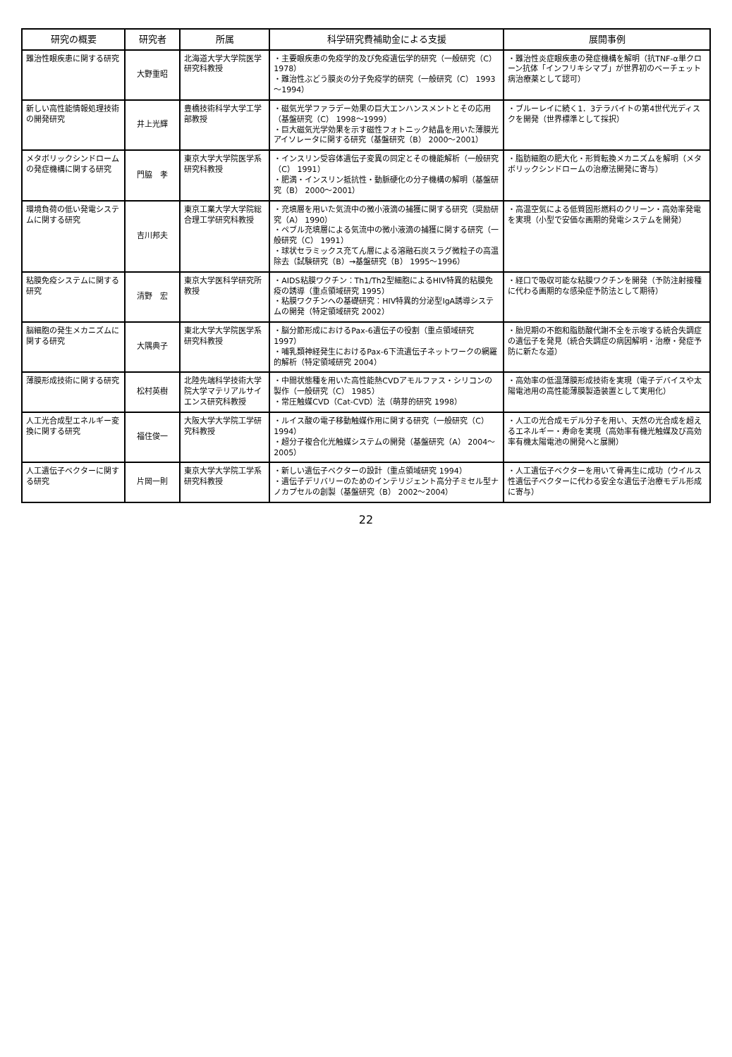| 研究の概要 | 研究者 | 所属 | 科学研究費補助金による支援 | 展開事例 |
| --- | --- | --- | --- | --- |
| 難治性眼疾患に関する研究 | 大野重昭 | 北海道大学大学院医学研究科教授 | ・主要眼疾患の免疫学的及び免疫遺伝学的研究（一般研究（C） 1978） ・難治性ぶどう膜炎の分子免疫学的研究（一般研究（C） 1993～1994） | ・難治性炎症眼疾患の発症機構を解明（抗TNF-α単クローン抗体「インフリキシマブ」が世界初のベーチェット病治療薬として認可） |
| 新しい高性能情報処理技術の開発研究 | 井上光輝 | 豊橋技術科学大学工学部教授 | ・磁気光学ファラデー効果の巨大エンハンスメントとその応用（基盤研究（C） 1998～1999） ・巨大磁気光学効果を示す磁性フォトニック結晶を用いた薄膜光アイソレータに関する研究（基盤研究（B） 2000～2001） | ・ブルーレイに続く1．3テラバイトの第4世代光ディスクを開発（世界標準として採択） |
| メタボリックシンドロームの発症機構に関する研究 | 門脇 孝 | 東京大学大学院医学系研究科教授 | ・インスリン受容体遺伝子変異の同定とその機能解析（一般研究（C） 1991） ・肥満・インスリン抵抗性・動脈硬化の分子機構の解明（基盤研究（B） 2000～2001） | ・脂肪細胞の肥大化・形質転換メカニズムを解明（メタボリックシンドロームの治療法開発に寄与） |
| 環境負荷の低い発電システムに関する研究 | 吉川邦夫 | 東京工業大学大学院総合理工学研究科教授 | ・充填層を用いた気流中の微小液滴の捕獲に関する研究（奨励研究（A） 1990） ・ペブル充填層による気流中の微小液滴の捕獲に関する研究（一般研究（C） 1991） ・球状セラミックス充てん層による溶融石炭スラグ微粒子の高温除去（試験研究（B）→基盤研究（B） 1995～1996） | ・高温空気による低質固形燃料のクリーン・高効率発電を実現（小型で安価な画期的発電システムを開発） |
| 粘膜免疫システムに関する研究 | 清野 宏 | 東京大学医科学研究所教授 | ・AIDS粘膜ワクチン：Th1/Th2型細胞によるHIV特異的粘膜免疫の誘導（重点領域研究 1995） ・粘膜ワクチンへの基礎研究：HIV特異的分泌型IgA誘導システムの開発（特定領域研究 2002） | ・経口で吸収可能な粘膜ワクチンを開発（予防注射接種に代わる画期的な感染症予防法として期待） |
| 脳細胞の発生メカニズムに関する研究 | 大隅典子 | 東北大学大学院医学系研究科教授 | ・脳分節形成におけるPax-6遺伝子の役割（重点領域研究 1997） ・哺乳類神経発生におけるPax-6下流遺伝子ネットワークの網羅的解析（特定領域研究 2004） | ・胎児期の不飽和脂肪酸代謝不全を示唆する統合失調症の遺伝子を発見（統合失調症の病因解明・治療・発症予防に新たな道） |
| 薄膜形成技術に関する研究 | 松村英樹 | 北陸先端科学技術大学院大学マテリアルサイエンス研究科教授 | ・中間状態種を用いた高性能熱CVDアモルファス・シリコンの製作（一般研究（C） 1985） ・常圧触媒CVD（Cat-CVD）法（萌芽的研究 1998） | ・高効率の低温薄膜形成技術を実現（電子デバイスや太陽電池用の高性能薄膜製造装置として実用化） |
| 人工光合成型エネルギー変換に関する研究 | 福住俊一 | 大阪大学大学院工学研究科教授 | ・ルイス酸の電子移動触媒作用に関する研究（一般研究（C） 1994） ・超分子複合化光触媒システムの開発（基盤研究（A） 2004～2005） | ・人工の光合成モデル分子を用い、天然の光合成を超えるエネルギー・寿命を実現（高効率有機光触媒及び高効率有機太陽電池の開発へと展開） |
| 人工遺伝子ベクターに関する研究 | 片岡一則 | 東京大学大学院工学系研究科教授 | ・新しい遺伝子ベクターの設計（重点領域研究 1994） ・遺伝子デリバリーのためのインテリジェント高分子ミセル型ナノカプセルの創製（基盤研究（B） 2002～2004） | ・人工遺伝子ベクターを用いて骨再生に成功（ウイルス性遺伝子ベクターに代わる安全な遺伝子治療モデル形成に寄与） |
22